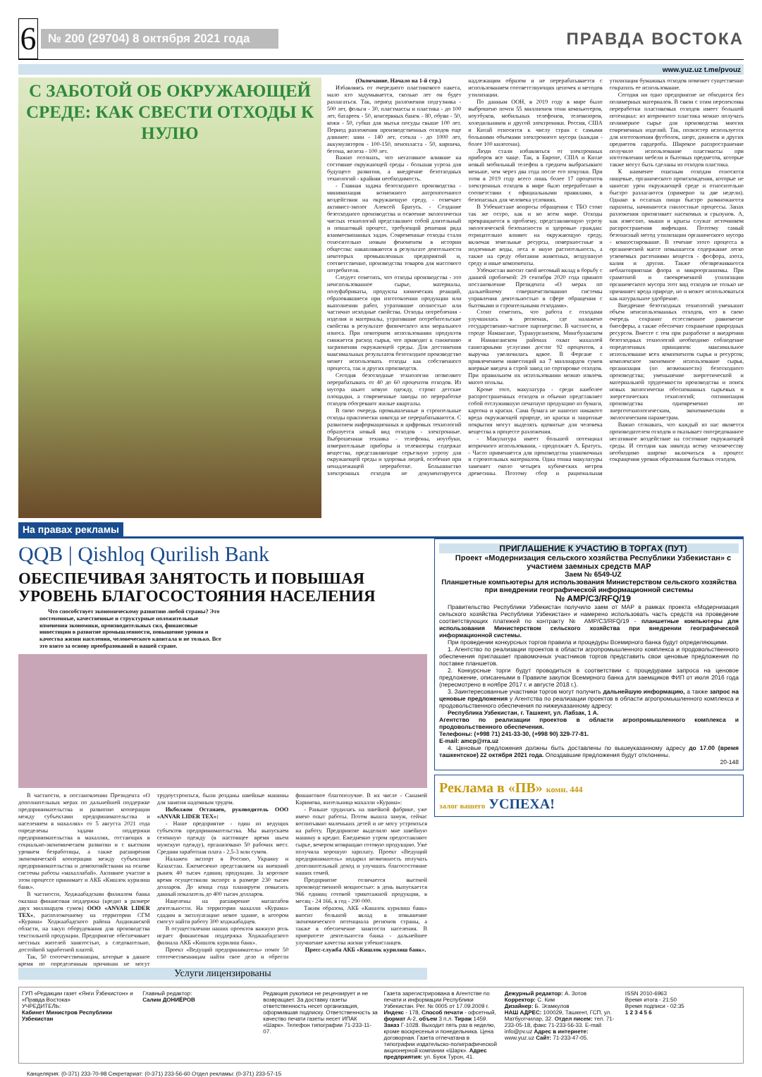6 № 200 (29704) 8 октября 2021 года ПРАВДА ВОСТОКА
www.yuz.uz t.me/pvouz
С ЗАБОТОЙ ОБ ОКРУЖАЮЩЕЙ СРЕДЕ: КАК СВЕСТИ ОТХОДЫ К НУЛЮ
(Окончание. Начало на 1-й стр.)
Избавляясь от очередного пластикового пакета, мало кто задумывается, сколько лет он будет разлагаться. Так, период разложения подгузника - 500 лет, фольги - 30, пластмассы и пластика - до 100 лет, батареек - 50, консервных банок - 80, обуви - 50, кожи - 50, губки для мытья посуды свыше 100 лет. Период разложения производственных отходов еще длиннее: шин - 140 лет, стекла - до 1000 лет, аккумуляторов - 100-150, пенопласта - 50, кирпича, бетона, железа - 100 лет.
Важно осознать, что негативное влияние на состояние окружающей среды - большая угроза для будущего развития, а внедрение безотходных технологий - крайняя необходимость.
- Главная задача безотходного производства - минимизация возможного антропогенного воздействия на окружающую среду, - отмечает активист-эколог Алексей Братусь. - Создание безотходного производства и освоение экологически чистых технологий представляют собой длительный и пошаговый процесс, требующий решения ряда взаимосвязанных задач. Современные отходы стали относительно новым феноменом в истории общества: накапливаются в результате деятельности некоторых промышленных предприятий и, соответственно, производства товаров для массового потребителя.
Следует отметить, что отходы производства - это неиспользованное сырье, материалы, полуфабрикаты, продукты химических реакций, образовавшиеся при изготовлении продукции или выполнении работ, утратившие полностью или частично исходные свойства. Отходы потребления - изделия и материалы, утратившие потребительские свойства в результате физического или морального износа. При повторном использовании продуктов снижается расход сырья, что приводит к снижению загрязнения окружающей среды. Для достижения максимальных результатов безотходное производство может использовать отходы как собственного процесса, так и других производств.
Сегодня безотходные технологии позволяют перерабатывать от 40 до 60 процентов отходов. Из мусора шьют новую одежду, строят детские площадки, а современные заводы по переработке отходов обогревают жилые кварталы.
В свою очередь промышленные и строительные отходы практически никогда не перерабатываются. С развитием информационных и цифровых технологий образуется новый вид отходов - электронные. Выброшенная техника - телефоны, ноутбуки, измерительные приборы и телевизоры содержат вещества, представляющие серьезную угрозу для окружающей среды и здоровья людей, особенно при ненадлежащей переработке. Большинство электронных отходов не документируется надлежащим образом и не перерабатывается с использованием соответствующих цепочек и методов утилизации.
По данным ООН, в 2019 году в мире было выброшено почти 55 миллионов тонн компьютеров, ноутбуков, мобильных телефонов, телевизоров, холодильников и другой электроники. Россия, США и Китай относятся к числу стран с самыми большими объемами электронного мусора (каждая - более 100 килотонн).
Люди стали избавляться от электронных приборов все чаще. Так, в Европе, США и Китае новый мобильный телефон в среднем выбрасывают меньше, чем через два года после его покупки. При этом в 2019 году всего лишь более 17 процентов электронных отходов в мире было переработано в соответствии с официальными правилами, в безопасных для человека условиях.
В Узбекистане вопросы обращения с ТБО стоят так же остро, как и во всем мире. Отходы превращаются в проблему, представляющую угрозу экологической безопасности и здоровью граждан: отрицательно влияют на окружающую среду, включая земельные ресурсы, поверхностные и подземные воды, леса и иную растительность, а также на среду обитания животных, воздушную среду и иные компоненты.
Узбекистан вносит свой весомый вклад в борьбу с данной проблемой: 29 сентября 2020 года принято постановление Президента «О мерах по дальнейшему совершенствованию системы управления деятельностью в сфере обращения с бытовыми и строительными отходами».
Стоит отметить, что работа с отходами улучшилась в регионах, где налажено государственно-частное партнерство. В частности, в городе Намангане, Туракурганском, Мингбулакском и Наманганском районах охват махаллей санитарными услугами достиг 92 процентов, а выручка увеличилась вдвое. В Фергане с привлечением инвестиций на 7 миллиардов сумов впервые введен в строй завод по сортировке отходов. При правильном их использовании можно извлечь много пользы.
Кроме того, макулатура - среди наиболее распространенных отходов и обычно представляет собой отслужившую печатную продукцию из бумаги, картона и краски. Сама бумага не наносит никакого вреда окружающей природе, но краски и защитные покрытия могут выделять ядовитые для человека вещества в процессе разложения.
- Макулатура имеет большой потенциал вторичного использования, - продолжает А. Братусь. - Часто применяется для производства упаковочных и строительных материалов. Одна тонна макулатуры заменяет около четырех кубических метров древесины. Поэтому сбор и рациональная утилизация бумажных отходов поможет существенно сократить ее использование.
Сегодня ни одно предприятие не обходится без полимерных материалов. В связи с этим перспектива переработки пластиковых отходов имеет большой потенциал: из вторичного пластика можно получать полимерное сырье для производства многих современных изделий. Так, полиэстер используется для изготовления футболок, шорт, джинсов и других предметов гардероба. Широкое распространение получило использование пластмассы при изготовлении мебели и бытовых предметов, которые также могут быть сделаны из отходов пластика.
К наименее опасным отходам относятся пищевые, органического происхождения, которые не наносят урон окружающей среде и относительно быстро разлагаются (примерно за две недели). Однако в остатках пищи быстро размножаются паразиты, начинаются гнилостные процессы. Запах разложения притягивает насекомых и грызунов. А, как известно, мыши и крысы служат источником распространения инфекции. Поэтому самый безопасный метод утилизации органического мусора - компостирование. В течение этого процесса в органической массе повышается содержание легко усвояемых растениями веществ - фосфора, азота, калия и других. Также обезвреживаются неблагоприятная флора и микроорганизмы. При грамотной и своевременной утилизации органического мусора этот вид отходов не только не причиняет вреда природе, но и может использоваться как натуральное удобрение.
Внедрение безотходных технологий уменьшит объем неиспользованных отходов, что в свою очередь сохранит естественное равновесие биосферы, а также обеспечит сохранение природных ресурсов. Вместе с тем при разработке и внедрении безотходных технологий необходимо соблюдение определенных принципов: максимальное использование всех компонентов сырья и ресурсов; комплексное экономное использование сырья, организация (по возможности) безотходного производства; уменьшение энергетической и материальной трудоемкости производства и поиск новых экологически обоснованных сырьевых и энергетических технологий; оптимизация производства одновременно по энерготехнологическим, экономическим и экологическим параметрам.
Важно сознавать, что каждый из нас является производителем отходов и оказывает опосредованное негативное воздействие на состояние окружающей среды. И сегодня как никогда всему человечеству необходимо широко включиться в процесс сокращения уровня образования бытовых отходов.
На правах рекламы
QQB | Qishloq Qurilish Bank
ОБЕСПЕЧИВАЯ ЗАНЯТОСТЬ И ПОВЫШАЯ УРОВЕНЬ БЛАГОСОСТОЯНИЯ НАСЕЛЕНИЯ
Что способствует экономическому развитию любой страны? Это постепенные, качественные и структурные положительные изменения экономики, производительных сил, финансовые инвестиции в развитие промышленности, повышение уровня и качества жизни населения, человеческого капитала и не только. Все это взято за основу преобразований в нашей стране.
В частности, в постановлении Президента «О дополнительных мерах по дальнейшей поддержке предпринимательства и развитию кооперации между субъектами предпринимательства и населением в махаллях» от 5 августа 2021 года определены задачи поддержки предпринимательства в махаллях, отстающих в социально-экономическом развитии и с высоким уровнем безработицы, а также расширения экономической кооперации между субъектами предпринимательства и домохозяйствами на основе системы работы «махаллабай». Активное участие в этом процессе принимает и АКБ «Кишлок курилиш банк».
В частности, Ходжаабадским филиалом банка оказана финансовая поддержка (кредит в размере двух миллиардов сумов) ООО «ANVAR LIDER TEX», расположенному на территории СГМ «Курама» Ходжаабадского района Андижанской области, на закуп оборудования для производства текстильной продукции. Предприятие обеспечивает местных жителей занятостью, а следовательно, достойной заработной платой.
Так, 50 соотечественницам, которые в данное время по определенным причинам не могут трудоустроиться, были розданы швейные машины для занятия надомным трудом.
Икболжон Останаев, руководитель ООО «ANVAR LIDER TEX»:
- Наше предприятие - один из ведущих субъектов предпринимательства. Мы выпускаем сезонную одежду (в настоящее время шьем мужскую одежду), организовано 50 рабочих мест. Средняя заработная плата - 2,5-3 млн сумов.
Налажен экспорт в Россию, Украину и Казахстан. Ежемесячно представляем на внешний рынок 40 тысяч единиц продукции. За короткое время осуществили экспорт в размере 230 тысяч долларов. До конца года планируем повысить данный показатель до 400 тысяч долларов.
Нацелены на расширение масштабов деятельности. На территории махалли «Курама» сдадим в эксплуатацию новое здание, в котором смогут найти работу 300 ходжаабадцев.
В осуществлении наших проектов важную роль играет финансовая поддержка Ходжаабадского филиала АКБ «Кишлок курилиш банк».
Проект «Ведущий предприниматель» помог 50 соотечественницам найти свое дело и обрести финансовое благополучие. В их числе - Санамой Каримова, жительница махалли «Курама»:
- Раньше трудилась на швейной фабрике, уже имею опыт работы. Потом вышла замуж, сейчас воспитываю маленьких детей и не могу устроиться на работу. Предприятие выделило мне швейную машину в кредит. Ежедневно утром предоставляют сырье, вечером возвращаю готовую продукцию. Уже получила хорошую зарплату. Проект «Ведущий предприниматель» подарил возможность получать дополнительный доход и улучшать благосостояние наших семей.
Предприятие отличается высокой производственной мощностью: в день выпускается 966 единиц готовой трикотажной продукции, в месяц - 24 166, в год - 290 000.
Таким образом, АКБ «Кишлок курилиш банк» вносит большой вклад в повышение экономического потенциала регионов страны, а также в обеспечение занятости населения. В приоритете деятельности банка - дальнейшее улучшение качества жизни узбекистанцев.
Пресс-служба АКБ «Кишлок курилиш банк».
Услуги лицензированы
ПРИГЛАШЕНИЕ К УЧАСТИЮ В ТОРГАХ (ПУТ)
Проект «Модернизация сельского хозяйства Республики Узбекистан» с участием заемных средств МАР
Заем № 6549-UZ
Планшетные компьютеры для использования Министерством сельского хозяйства при внедрении географической информационной системы
№ AMP/C3/RFQ/19
Правительство Республики Узбекистан получило заем от МАР в рамках проекта «Модернизация сельского хозяйства Республики Узбекистан» и намерено использовать часть средств на проведение соответствующих платежей по контракту № AMP/C3/RFQ/19 - планшетные компьютеры для использования Министерством сельского хозяйства при внедрении географической информационной системы.
При проведении конкурсных торгов правила и процедуры Всемирного банка будут определяющими.
1. Агентство по реализации проектов в области агропромышленного комплекса и продовольственного обеспечения приглашает правомочных участников торгов представить свои ценовые предложения по поставке планшетов.
2. Конкурсные торги будут проводиться в соответствии с процедурами запроса на ценовое предложение, описанными в Правиле закупок Всемирного банка для заемщиков ФИП от июля 2016 года (пересмотрено в ноябре 2017 г. и августе 2018 г.).
3. Заинтересованные участники торгов могут получить дальнейшую информацию, а также запрос на ценовые предложения у Агентства по реализации проектов в области агропромышленного комплекса и продовольственного обеспечения по нижеуказанному адресу:
Республика Узбекистан, г. Ташкент, ул. Лабзак, 1 А.
Агентство по реализации проектов в области агропромышленного комплекса и продовольственного обеспечения.
Телефоны: (+998 71) 241-33-30, (+998 90) 329-77-81.
E-mail: amcp@rra.uz
4. Ценовые предложения должны быть доставлены по вышеуказанному адресу до 17.00 (время ташкентское) 22 октября 2021 года. Опоздавшие предложения будут отклонены.
20-148
Реклама в «ПВ» комн. 444
залог вашего УСПЕХА!
ГУП «Редакции газет «Янги Ўзбекистон» и «Правда Востока»
УЧРЕДИТЕЛЬ:
Кабинет Министров Республики Узбекистан
Главный редактор:
Салим ДОНИЁРОВ
Редакция рукописи не рецензирует и не возвращает. За доставку газеты ответственность несет организация, оформившая подписку. Ответственность за качество печати газеты несет ИПАК «Шарк». Телефон типографии 71-233-11-07.
Газета зарегистрирована в Агентстве по печати и информации Республики Узбекистан. Рег. № 0005 от 17.09.2009 г. Индекс - 178, Способ печати - офсетный, формат А-2, объем 3 п.л. Тираж 1459. Заказ Г-1028. Выходит пять раз в неделю, кроме воскресенья и понедельника. Цена договорная. Газета отпечатана в типографии издательско-полиграфической акционерной компании «Шарк». Адрес предприятия: ул. Буюк Турон, 41.
Дежурный редактор: А. Зотов
Корректор: С. Ким
Дизайнер: Б. Эгамкулов
НАШ АДРЕС: 100029, Ташкент, ГСП, ул. Матбуотчилар, 32. Отдел писем: тел. 71-233-05-18, факс 71-233-56-33. E-mail: info@pv.uz Адрес в интернете: www.yuz.uz Сайт: 71-233-47-05.
ISSN 2010-6963
Время итога - 21:50
Время подписи - 02:35
1 2 3 4 5 6
Канцелярия: (0-371) 233-70-98 Секретариат: (0-371) 233-56-60 Отдел рекламы: (0-371) 233-57-15